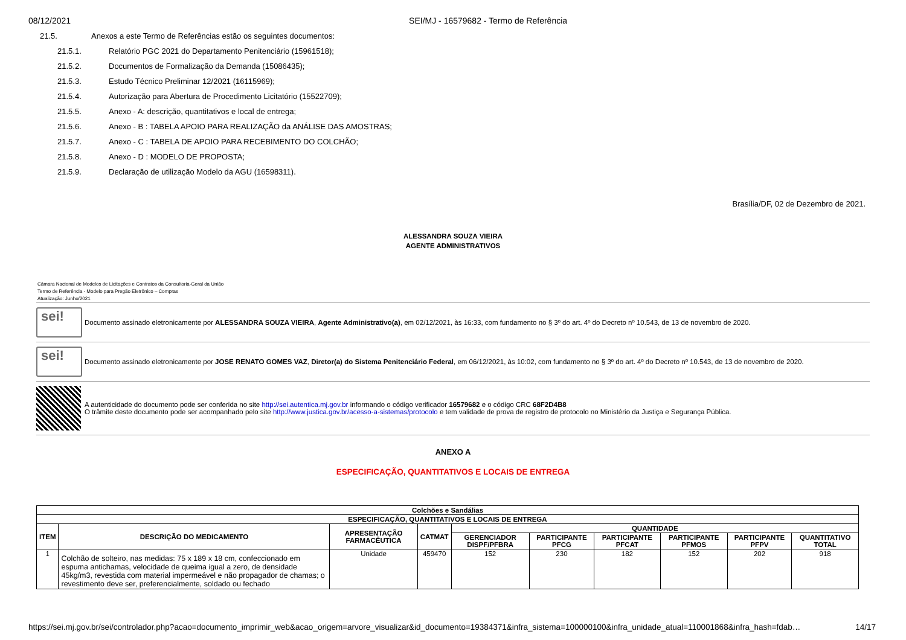08/12/2021 SEI/MJ - 16579682 - Termo de Referência
21.5. Anexos a este Termo de Referências estão os seguintes documentos:
21.5.1. Relatório PGC 2021 do Departamento Penitenciário (15961518);
21.5.2. Documentos de Formalização da Demanda (15086435);
21.5.3. Estudo Técnico Preliminar 12/2021 (16115969);
21.5.4. Autorização para Abertura de Procedimento Licitatório (15522709);
21.5.5. Anexo - A: descrição, quantitativos e local de entrega;
21.5.6. Anexo - B : TABELA APOIO PARA REALIZAÇÃO da ANÁLISE DAS AMOSTRAS;
21.5.7. Anexo - C : TABELA DE APOIO PARA RECEBIMENTO DO COLCHÃO;
21.5.8. Anexo - D : MODELO DE PROPOSTA;
21.5.9. Declaração de utilização Modelo da AGU (16598311).
Brasília/DF, 02 de Dezembro de 2021.
ALESSANDRA SOUZA VIEIRA
AGENTE ADMINISTRATIVOS
Câmara Nacional de Modelos de Licitações e Contratos da Consultoria-Geral da União
Termo de Referência - Modelo para Pregão Eletrônico – Compras
Atualização: Junho/2021
sei!
Documento assinado eletronicamente por ALESSANDRA SOUZA VIEIRA, Agente Administrativo(a), em 02/12/2021, às 16:33, com fundamento no § 3º do art. 4º do Decreto nº 10.543, de 13 de novembro de 2020.
sei!
Documento assinado eletronicamente por JOSE RENATO GOMES VAZ, Diretor(a) do Sistema Penitenciário Federal, em 06/12/2021, às 10:02, com fundamento no § 3º do art. 4º do Decreto nº 10.543, de 13 de novembro de 2020.
A autenticidade do documento pode ser conferida no site http://sei.autentica.mj.gov.br informando o código verificador 16579682 e o código CRC 68F2D4B8
O trâmite deste documento pode ser acompanhado pelo site http://www.justica.gov.br/acesso-a-sistemas/protocolo e tem validade de prova de registro de protocolo no Ministério da Justiça e Segurança Pública.
ANEXO A
ESPECIFICAÇÃO, QUANTITATIVOS E LOCAIS DE ENTREGA
| Colchões e Sandálias | | | | | | | | | |
| --- | --- | --- | --- | --- | --- | --- | --- | --- | --- |
| ESPECIFICAÇÃO, QUANTITATIVOS E LOCAIS DE ENTREGA | | | | | | | | | |
| ITEM | DESCRIÇÃO DO MEDICAMENTO | APRESENTAÇÃO FARMACÊUTICA | CATMAT | QUANTIDADE | | | | | |
| | | | | GERENCIADOR DISPF/PFBRA | PARTICIPANTE PFCG | PARTICIPANTE PFCAT | PARTICIPANTE PFMOS | PARTICIPANTE PFPV | QUANTITATIVO TOTAL |
| 1 | Colchão de solteiro, nas medidas: 75 x 189 x 18 cm, confeccionado em espuma antichamas, velocidade de queima igual a zero, de densidade 45kg/m3, revestida com material impermeável e não propagador de chamas; o revestimento deve ser, preferencialmente, soldado ou fechado | Unidade | 459470 | 152 | 230 | 182 | 152 | 202 | 918 |
https://sei.mj.gov.br/sei/controlador.php?acao=documento_imprimir_web&acao_origem=arvore_visualizar&id_documento=19384371&infra_sistema=100000100&infra_unidade_atual=110001868&infra_hash=fdab… 14/17